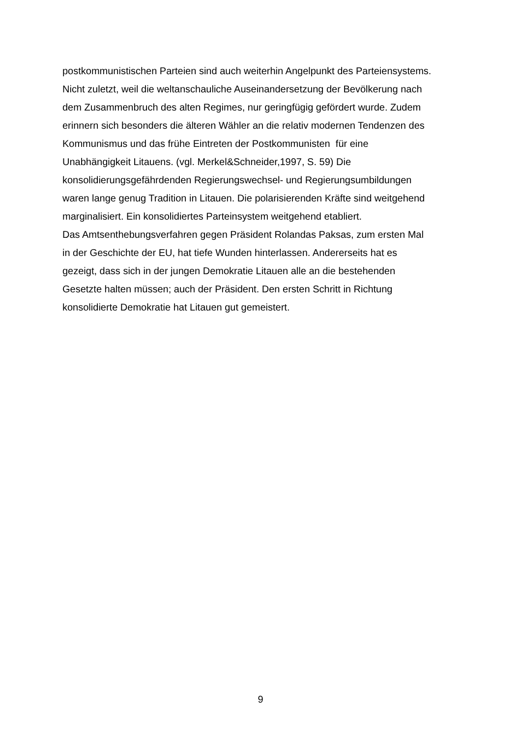postkommunistischen Parteien sind auch weiterhin Angelpunkt des Parteiensystems.
Nicht zuletzt, weil die weltanschauliche Auseinandersetzung der Bevölkerung nach
dem Zusammenbruch des alten Regimes, nur geringfügig gefördert wurde. Zudem
erinnern sich besonders die älteren Wähler an die relativ modernen Tendenzen des
Kommunismus und das frühe Eintreten der Postkommunisten für eine
Unabhängigkeit Litauens. (vgl. Merkel&Schneider,1997, S. 59) Die
konsolidierungsgefährdenden Regierungswechsel- und Regierungsumbildungen
waren lange genug Tradition in Litauen. Die polarisierenden Kräfte sind weitgehend
marginalisiert. Ein konsolidiertes Parteinsystem weitgehend etabliert.
Das Amtsenthebungsverfahren gegen Präsident Rolandas Paksas, zum ersten Mal
in der Geschichte der EU, hat tiefe Wunden hinterlassen. Andererseits hat es
gezeigt, dass sich in der jungen Demokratie Litauen alle an die bestehenden
Gesetzte halten müssen; auch der Präsident. Den ersten Schritt in Richtung
konsolidierte Demokratie hat Litauen gut gemeistert.
9